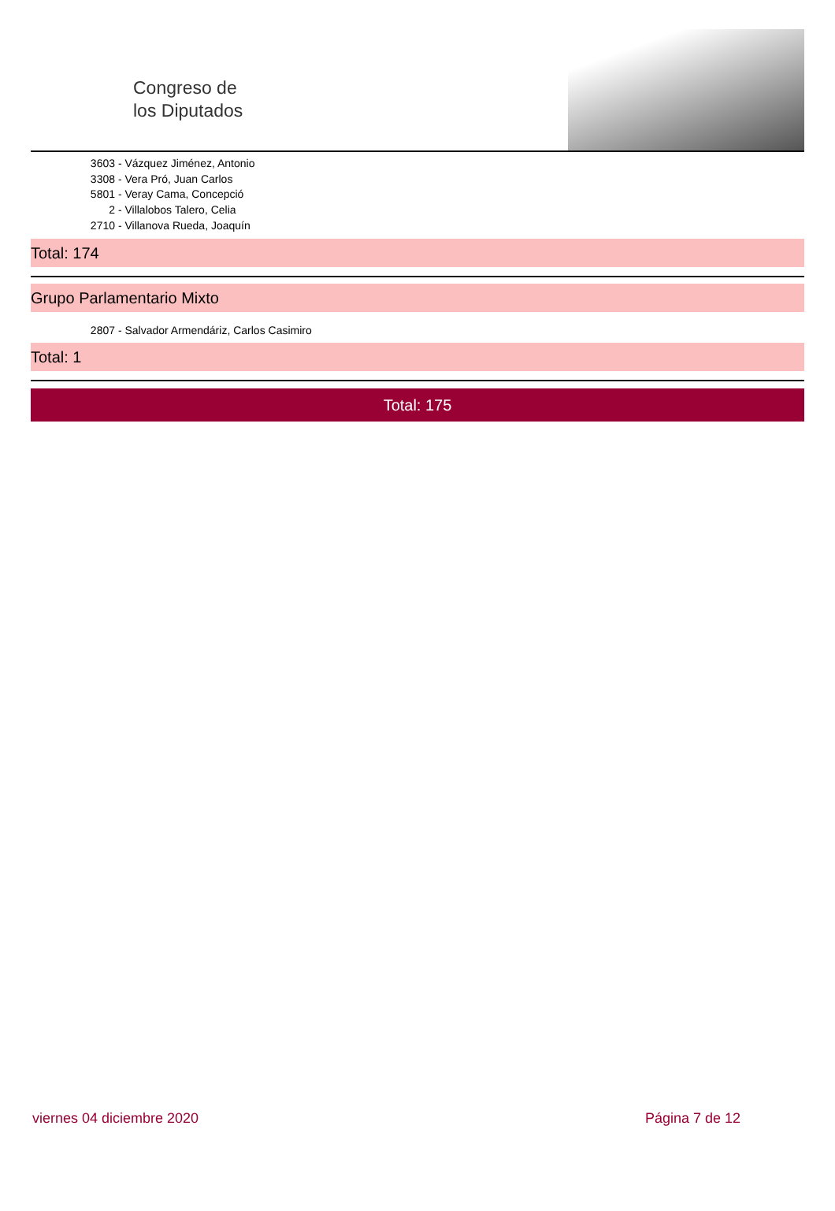Congreso de
los Diputados
3603 - Vázquez Jiménez, Antonio
3308 - Vera Pró, Juan Carlos
5801 - Veray Cama, Concepció
2 - Villalobos Talero, Celia
2710 - Villanova Rueda, Joaquín
Total: 174
Grupo Parlamentario Mixto
2807 - Salvador Armendáriz, Carlos Casimiro
Total: 1
Total: 175
viernes 04 diciembre 2020 Página 7 de 12